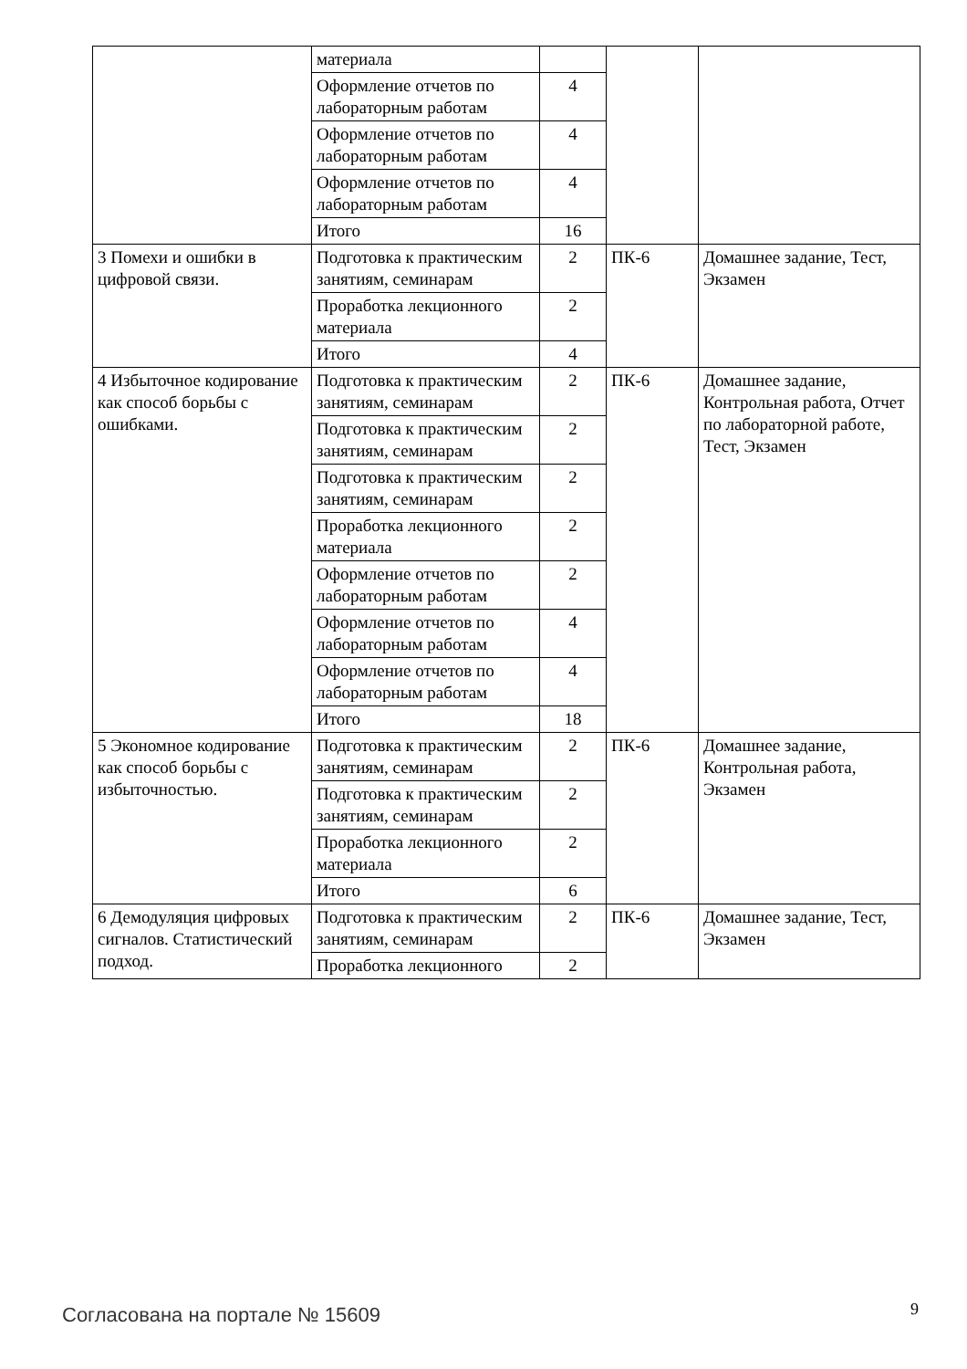| | материала | | | |
| | Оформление отчетов по лабораторным работам | 4 | | |
| | Оформление отчетов по лабораторным работам | 4 | | |
| | Оформление отчетов по лабораторным работам | 4 | | |
| | Итого | 16 | | |
| 3 Помехи и ошибки в цифровой связи. | Подготовка к практическим занятиям, семинарам | 2 | ПК-6 | Домашнее задание, Тест, Экзамен |
| | Проработка лекционного материала | 2 | | |
| | Итого | 4 | | |
| 4 Избыточное кодирование как способ борьбы с ошибками. | Подготовка к практическим занятиям, семинарам | 2 | ПК-6 | Домашнее задание, Контрольная работа, Отчет по лабораторной работе, Тест, Экзамен |
| | Подготовка к практическим занятиям, семинарам | 2 | | |
| | Подготовка к практическим занятиям, семинарам | 2 | | |
| | Проработка лекционного материала | 2 | | |
| | Оформление отчетов по лабораторным работам | 2 | | |
| | Оформление отчетов по лабораторным работам | 4 | | |
| | Оформление отчетов по лабораторным работам | 4 | | |
| | Итого | 18 | | |
| 5 Экономное кодирование как способ борьбы с избыточностью. | Подготовка к практическим занятиям, семинарам | 2 | ПК-6 | Домашнее задание, Контрольная работа, Экзамен |
| | Подготовка к практическим занятиям, семинарам | 2 | | |
| | Проработка лекционного материала | 2 | | |
| | Итого | 6 | | |
| 6 Демодуляция цифровых сигналов. Статистический подход. | Подготовка к практическим занятиям, семинарам | 2 | ПК-6 | Домашнее задание, Тест, Экзамен |
| | Проработка лекционного | 2 | | |
Согласована на портале № 15609 9